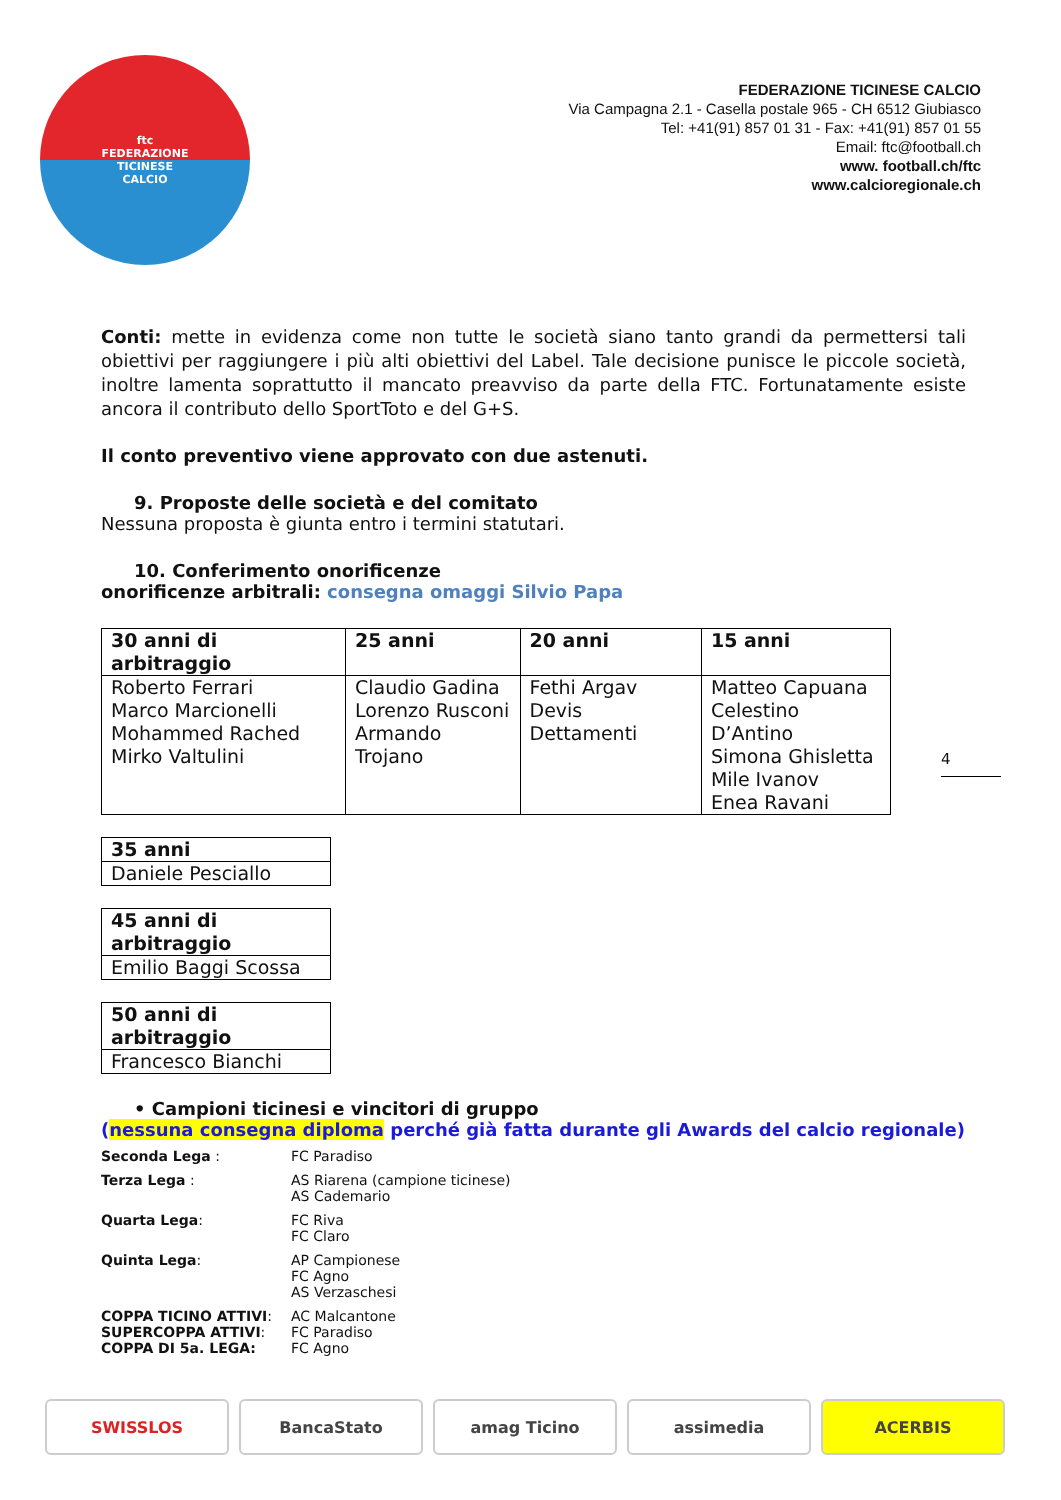ftc
FEDERAZIONE
TICINESE
CALCIO
FEDERAZIONE TICINESE CALCIO
Via Campagna 2.1 - Casella postale 965 - CH 6512 Giubiasco
Tel: +41(91) 857 01 31 - Fax: +41(91) 857 01 55
Email: ftc@football.ch
www. football.ch/ftc
www.calcioregionale.ch
Conti: mette in evidenza come non tutte le società siano tanto grandi da permettersi tali obiettivi per raggiungere i più alti obiettivi del Label. Tale decisione punisce le piccole società, inoltre lamenta soprattutto il mancato preavviso da parte della FTC. Fortunatamente esiste ancora il contributo dello SportToto e del G+S.
Il conto preventivo viene approvato con due astenuti.
9. Proposte delle società e del comitato
Nessuna proposta è giunta entro i termini statutari.
10. Conferimento onorificenze
onorificenze arbitrali: consegna omaggi Silvio Papa
| 30 anni di arbitraggio | 25 anni | 20 anni | 15 anni |
| --- | --- | --- | --- |
| Roberto Ferrari Marco Marcionelli Mohammed Rached Mirko Valtulini | Claudio Gadina Lorenzo Rusconi Armando Trojano | Fethi Argav Devis Dettamenti | Matteo Capuana Celestino D’Antino Simona Ghisletta Mile Ivanov Enea Ravani |
| 35 anni |
| --- |
| Daniele Pesciallo |
| 45 anni di arbitraggio |
| --- |
| Emilio Baggi Scossa |
| 50 anni di arbitraggio |
| --- |
| Francesco Bianchi |
• Campioni ticinesi e vincitori di gruppo
(nessuna consegna diploma perché già fatta durante gli Awards del calcio regionale)
Seconda Lega :
FC Paradiso
Terza Lega :
AS Riarena (campione ticinese)
AS Cademario
Quarta Lega:
FC Riva
FC Claro
Quinta Lega:
AP Campionese
FC Agno
AS Verzaschesi
COPPA TICINO ATTIVI:
SUPERCOPPA ATTIVI:
COPPA DI 5a. LEGA:
AC Malcantone
FC Paradiso
FC Agno
4
SWISSLOS BancaStato amag Ticino assimedia ACERBIS